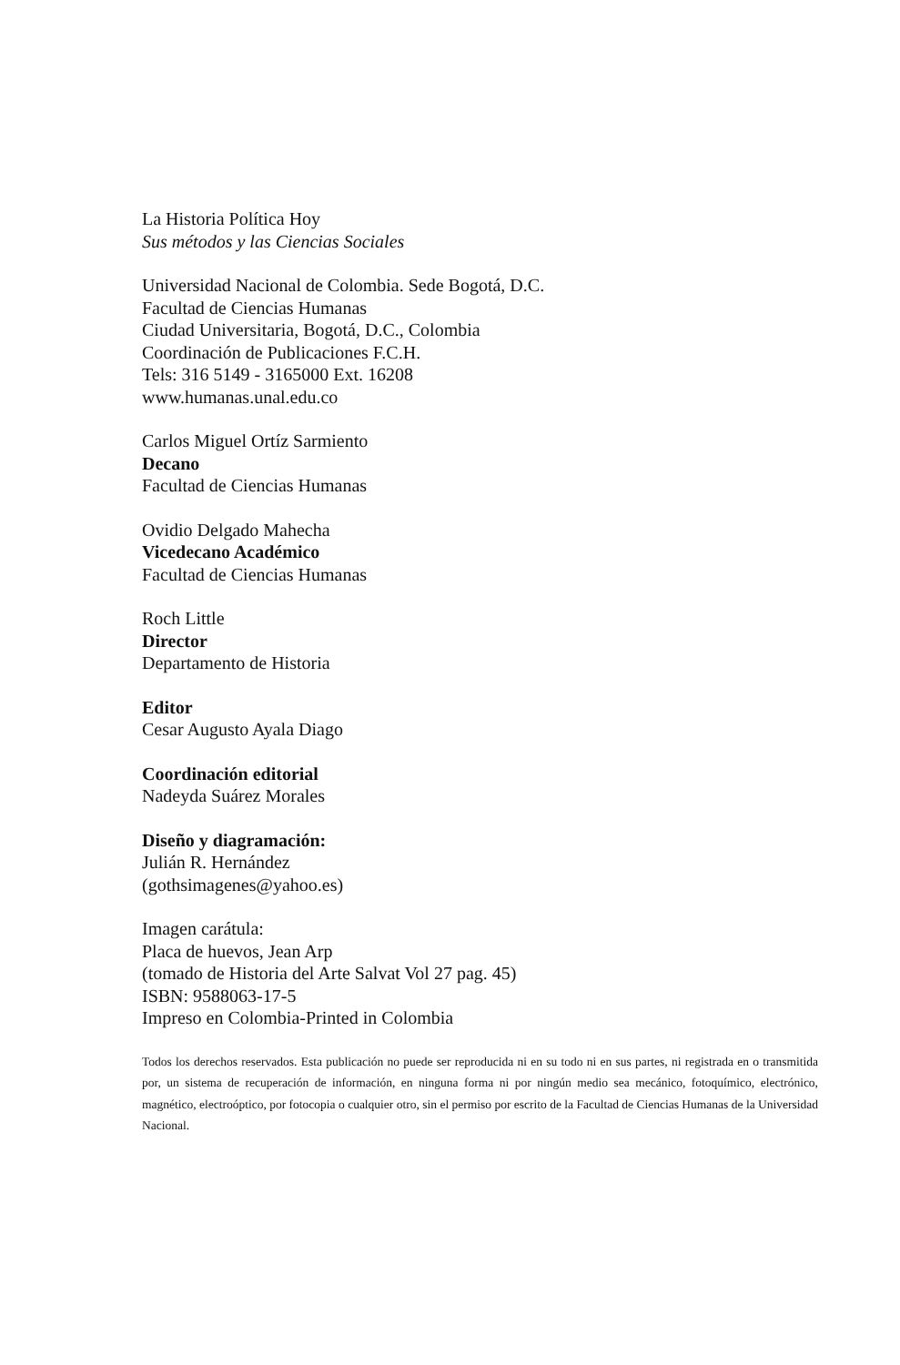La Historia Política Hoy
Sus métodos y las Ciencias Sociales
Universidad Nacional de Colombia. Sede Bogotá, D.C.
Facultad de Ciencias Humanas
Ciudad Universitaria, Bogotá, D.C., Colombia
Coordinación de Publicaciones F.C.H.
Tels: 316 5149 - 3165000 Ext. 16208
www.humanas.unal.edu.co
Carlos Miguel Ortíz Sarmiento
Decano
Facultad de Ciencias Humanas
Ovidio Delgado Mahecha
Vicedecano Académico
Facultad de Ciencias Humanas
Roch Little
Director
Departamento de Historia
Editor
Cesar Augusto Ayala Diago
Coordinación editorial
Nadeyda Suárez Morales
Diseño y diagramación:
Julián R. Hernández
(gothsimagenes@yahoo.es)
Imagen carátula:
Placa de huevos, Jean Arp
(tomado de Historia del Arte Salvat Vol 27 pag. 45)
ISBN: 9588063-17-5
Impreso en Colombia-Printed in Colombia
Todos los derechos reservados. Esta publicación no puede ser reproducida ni en su todo ni en sus partes, ni registrada en o transmitida por, un sistema de recuperación de información, en ninguna forma ni por ningún medio sea mecánico, fotoquímico, electrónico, magnético, electroóptico, por fotocopia o cualquier otro, sin el permiso por escrito de la Facultad de Ciencias Humanas de la Universidad Nacional.